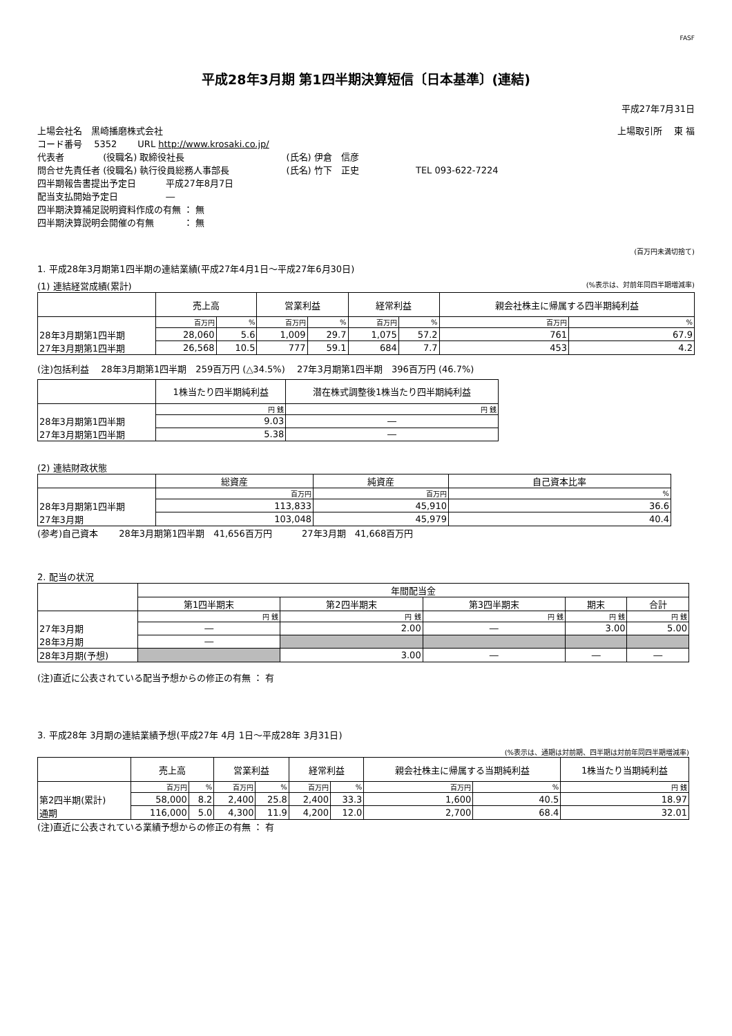FASF
平成28年3月期 第1四半期決算短信〔日本基準〕(連結)
平成27年7月31日
上場会社名　黒崎播磨株式会社 上場取引所　 東 福
コード番号　 5352　　 URL http://www.krosaki.co.jp/
代表者　　　　 (役職名) 取締役社長　　　　　　　　　　　 (氏名) 伊倉　信彦
問合せ先責任者 (役職名) 執行役員総務人事部長　　　　　　 (氏名) 竹下　正史　　　　　　 TEL 093-622-7224
四半期報告書提出予定日　　　 平成27年8月7日
配当支払開始予定日　　　　　 ―
四半期決算補足説明資料作成の有無 ： 無
四半期決算説明会開催の有無　　　 ： 無
(百万円未満切捨て)
1. 平成28年3月期第1四半期の連結業績(平成27年4月1日～平成27年6月30日)
(1) 連結経営成績(累計) (%表示は、対前年同四半期増減率)
| | 売上高 | | 営業利益 | | 経常利益 | | 親会社株主に帰属する四半期純利益 | |
| --- | --- | --- | --- | --- | --- | --- | --- | --- |
| | 百万円 | % | 百万円 | % | 百万円 | % | 百万円 | % |
| 28年3月期第1四半期 | 28,060 | 5.6 | 1,009 | 29.7 | 1,075 | 57.2 | 761 | 67.9 |
| 27年3月期第1四半期 | 26,568 | 10.5 | 777 | 59.1 | 684 | 7.7 | 453 | 4.2 |
(注)包括利益　 28年3月期第1四半期　259百万円 (△34.5%)　 27年3月期第1四半期　396百万円 (46.7%)
| | 1株当たり四半期純利益 | 潜在株式調整後1株当たり四半期純利益 |
| --- | --- | --- |
| | 円 銭 | 円 銭 |
| 28年3月期第1四半期 | 9.03 | ― |
| 27年3月期第1四半期 | 5.38 | ― |
(2) 連結財政状態
| | 総資産 | 純資産 | 自己資本比率 |
| --- | --- | --- | --- |
| | 百万円 | 百万円 | % |
| 28年3月期第1四半期 | 113,833 | 45,910 | 36.6 |
| 27年3月期 | 103,048 | 45,979 | 40.4 |
(参考)自己資本　　 28年3月期第1四半期　41,656百万円　　　 27年3月期　41,668百万円
2. 配当の状況
| | 年間配当金 | | | | |
| --- | --- | --- | --- | --- | --- |
| | 第1四半期末 | 第2四半期末 | 第3四半期末 | 期末 | 合計 |
| | 円 銭 | 円 銭 | 円 銭 | 円 銭 | 円 銭 |
| 27年3月期 | ― | 2.00 | ― | 3.00 | 5.00 |
| 28年3月期 | ― | | | | |
| 28年3月期(予想) | | 3.00 | ― | ― | ― |
(注)直近に公表されている配当予想からの修正の有無 ： 有
3. 平成28年 3月期の連結業績予想(平成27年 4月 1日～平成28年 3月31日)
(%表示は、通期は対前期、四半期は対前年同四半期増減率)
| | 売上高 | | 営業利益 | | 経常利益 | | 親会社株主に帰属する当期純利益 | | 1株当たり当期純利益 |
| --- | --- | --- | --- | --- | --- | --- | --- | --- | --- |
| | 百万円 | % | 百万円 | % | 百万円 | % | 百万円 | % | 円 銭 |
| 第2四半期(累計) | 58,000 | 8.2 | 2,400 | 25.8 | 2,400 | 33.3 | 1,600 | 40.5 | 18.97 |
| 通期 | 116,000 | 5.0 | 4,300 | 11.9 | 4,200 | 12.0 | 2,700 | 68.4 | 32.01 |
(注)直近に公表されている業績予想からの修正の有無 ： 有